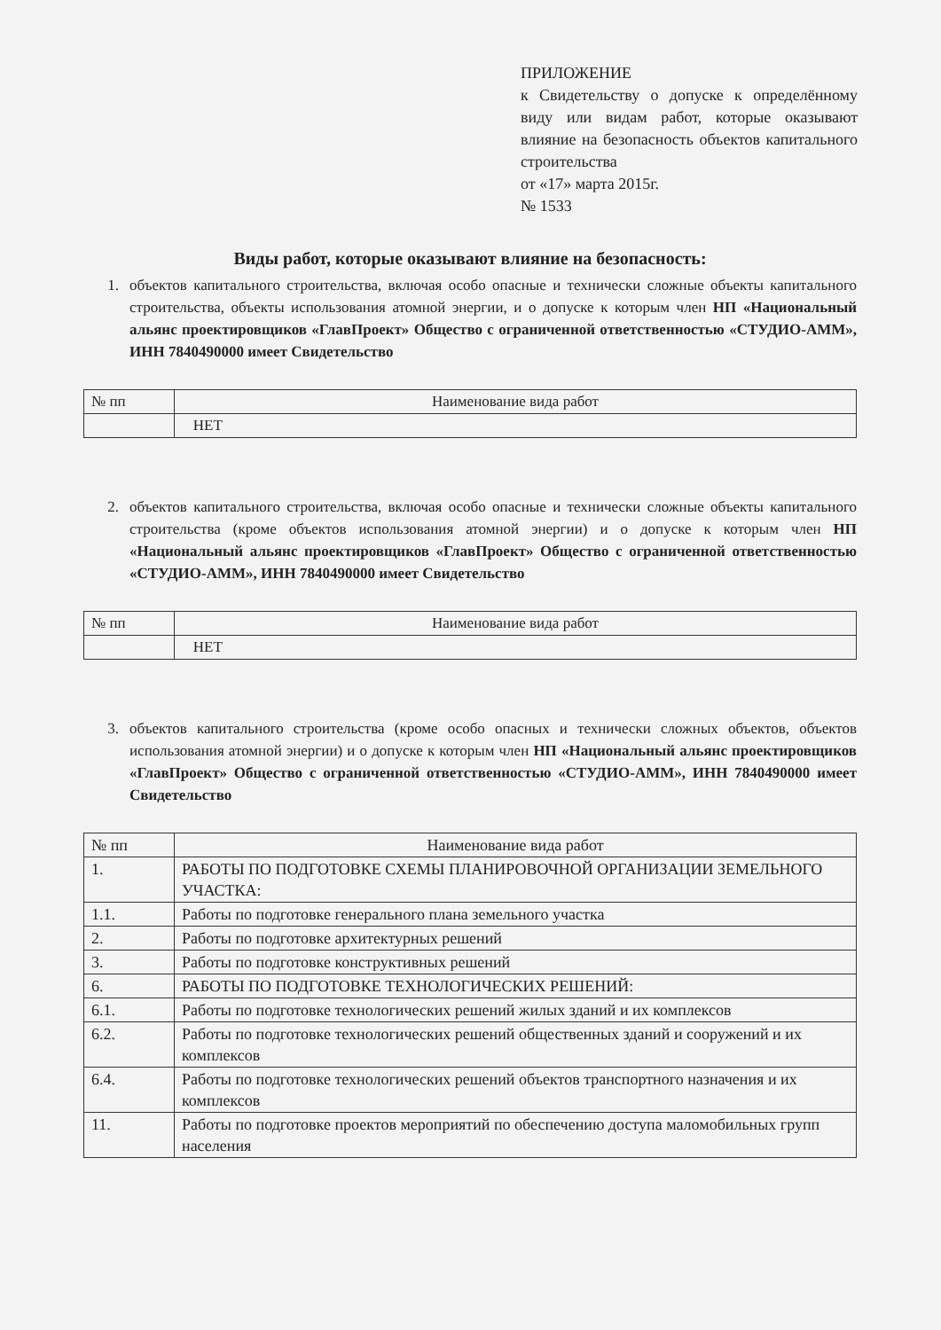ПРИЛОЖЕНИЕ
к Свидетельству о допуске к определённому виду или видам работ, которые оказывают влияние на безопасность объектов капитального строительства
от «17» марта 2015г.
№ 1533
Виды работ, которые оказывают влияние на безопасность:
1. объектов капитального строительства, включая особо опасные и технически сложные объекты капитального строительства, объекты использования атомной энергии, и о допуске к которым член НП «Национальный альянс проектировщиков «ГлавПроект» Общество с ограниченной ответственностью «СТУДИО-АММ», ИНН 7840490000 имеет Свидетельство
| № пп | Наименование вида работ |
| --- | --- |
| | НЕТ |
2. объектов капитального строительства, включая особо опасные и технически сложные объекты капитального строительства (кроме объектов использования атомной энергии) и о допуске к которым член НП «Национальный альянс проектировщиков «ГлавПроект» Общество с ограниченной ответственностью «СТУДИО-АММ», ИНН 7840490000 имеет Свидетельство
| № пп | Наименование вида работ |
| --- | --- |
| | НЕТ |
3. объектов капитального строительства (кроме особо опасных и технически сложных объектов, объектов использования атомной энергии) и о допуске к которым член НП «Национальный альянс проектировщиков «ГлавПроект» Общество с ограниченной ответственностью «СТУДИО-АММ», ИНН 7840490000 имеет Свидетельство
| № пп | Наименование вида работ |
| --- | --- |
| 1. | РАБОТЫ ПО ПОДГОТОВКЕ СХЕМЫ ПЛАНИРОВОЧНОЙ ОРГАНИЗАЦИИ ЗЕМЕЛЬНОГО УЧАСТКА: |
| 1.1. | Работы по подготовке генерального плана земельного участка |
| 2. | Работы по подготовке архитектурных решений |
| 3. | Работы по подготовке конструктивных решений |
| 6. | РАБОТЫ ПО ПОДГОТОВКЕ ТЕХНОЛОГИЧЕСКИХ РЕШЕНИЙ: |
| 6.1. | Работы по подготовке технологических решений жилых зданий и их комплексов |
| 6.2. | Работы по подготовке технологических решений общественных зданий и сооружений и их комплексов |
| 6.4. | Работы по подготовке технологических решений объектов транспортного назначения и их комплексов |
| 11. | Работы по подготовке проектов мероприятий по обеспечению доступа маломобильных групп населения |